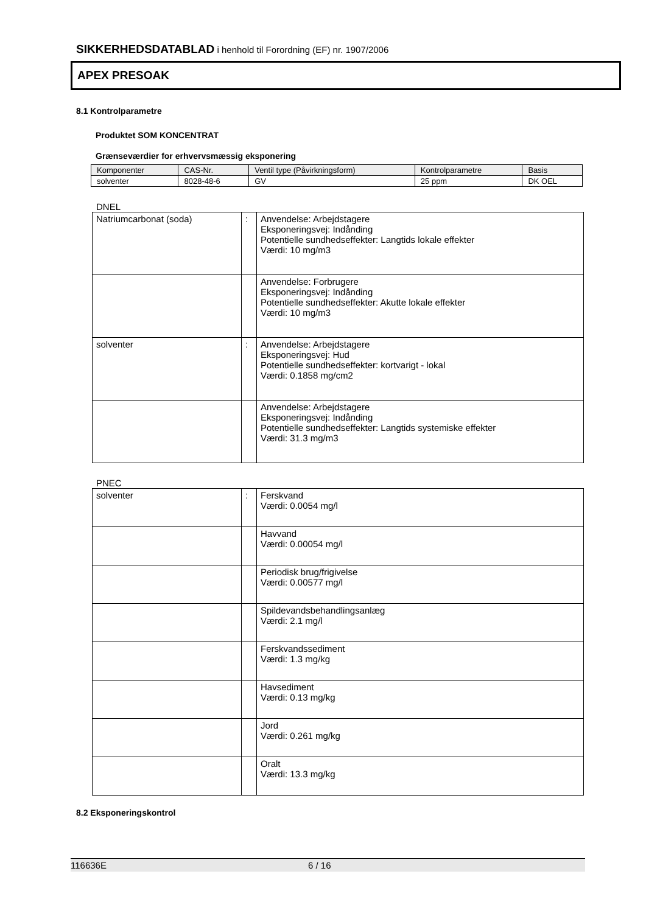SIKKERHEDSDATABLAD i henhold til Forordning (EF) nr. 1907/2006
APEX PRESOAK
8.1 Kontrolparametre
Produktet SOM KONCENTRAT
Grænseværdier for erhvervsmæssig eksponering
| Komponenter | CAS-Nr. | Ventil type (Påvirkningsform) | Kontrolparametre | Basis |
| --- | --- | --- | --- | --- |
| solventer | 8028-48-6 | GV | 25 ppm | DK OEL |
DNEL
| Natriumcarbonat (soda) | : | Anvendelse: Arbejdstagere Eksponeringsvej: Indånding Potentielle sundhedseffekter: Langtids lokale effekter Værdi: 10 mg/m3 |
| | | Anvendelse: Forbrugere Eksponeringsvej: Indånding Potentielle sundhedseffekter: Akutte lokale effekter Værdi: 10 mg/m3 |
| solventer | : | Anvendelse: Arbejdstagere Eksponeringsvej: Hud Potentielle sundhedseffekter: kortvarigt - lokal Værdi: 0.1858 mg/cm2 |
| | | Anvendelse: Arbejdstagere Eksponeringsvej: Indånding Potentielle sundhedseffekter: Langtids systemiske effekter Værdi: 31.3 mg/m3 |
PNEC
| solventer | : | Ferskvand Værdi: 0.0054 mg/l |
| | | Havvand Værdi: 0.00054 mg/l |
| | | Periodisk brug/frigivelse Værdi: 0.00577 mg/l |
| | | Spildevandsbehandlingsanlæg Værdi: 2.1 mg/l |
| | | Ferskvandssediment Værdi: 1.3 mg/kg |
| | | Havsediment Værdi: 0.13 mg/kg |
| | | Jord Værdi: 0.261 mg/kg |
| | | Oralt Værdi: 13.3 mg/kg |
8.2 Eksponeringskontrol
116636E 6 / 16